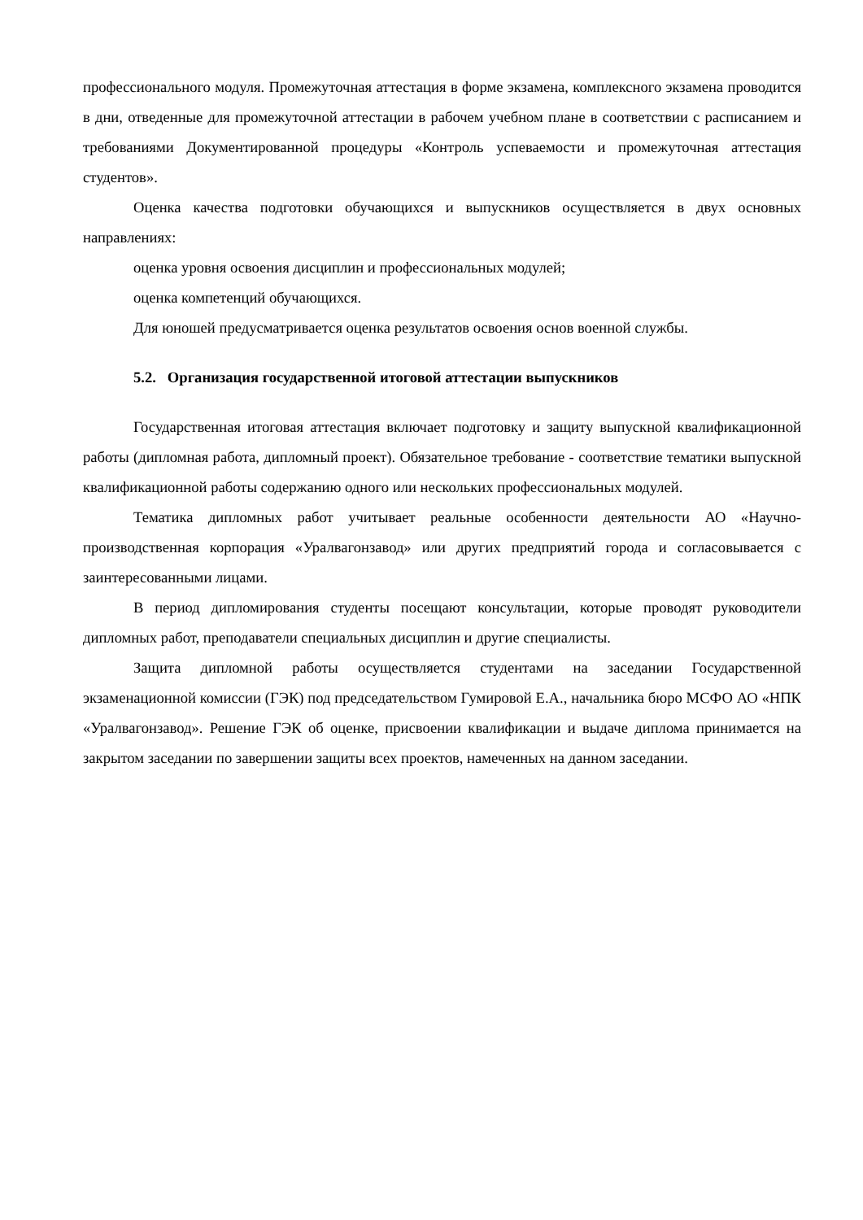профессионального модуля. Промежуточная аттестация в форме экзамена, комплексного экзамена проводится в дни, отведенные для промежуточной аттестации в рабочем учебном плане в соответствии с расписанием и требованиями Документированной процедуры «Контроль успеваемости и промежуточная аттестация студентов».
Оценка качества подготовки обучающихся и выпускников осуществляется в двух основных направлениях:
оценка уровня освоения дисциплин и профессиональных модулей;
оценка компетенций обучающихся.
Для юношей предусматривается оценка результатов освоения основ военной службы.
5.2. Организация государственной итоговой аттестации выпускников
Государственная итоговая аттестация включает подготовку и защиту выпускной квалификационной работы (дипломная работа, дипломный проект). Обязательное требование - соответствие тематики выпускной квалификационной работы содержанию одного или нескольких профессиональных модулей.
Тематика дипломных работ учитывает реальные особенности деятельности АО «Научно-производственная корпорация «Уралвагонзавод» или других предприятий города и согласовывается с заинтересованными лицами.
В период дипломирования студенты посещают консультации, которые проводят руководители дипломных работ, преподаватели специальных дисциплин и другие специалисты.
Защита дипломной работы осуществляется студентами на заседании Государственной экзаменационной комиссии (ГЭК) под председательством Гумировой Е.А., начальника бюро МСФО АО «НПК «Уралвагонзавод». Решение ГЭК об оценке, присвоении квалификации и выдаче диплома принимается на закрытом заседании по завершении защиты всех проектов, намеченных на данном заседании.